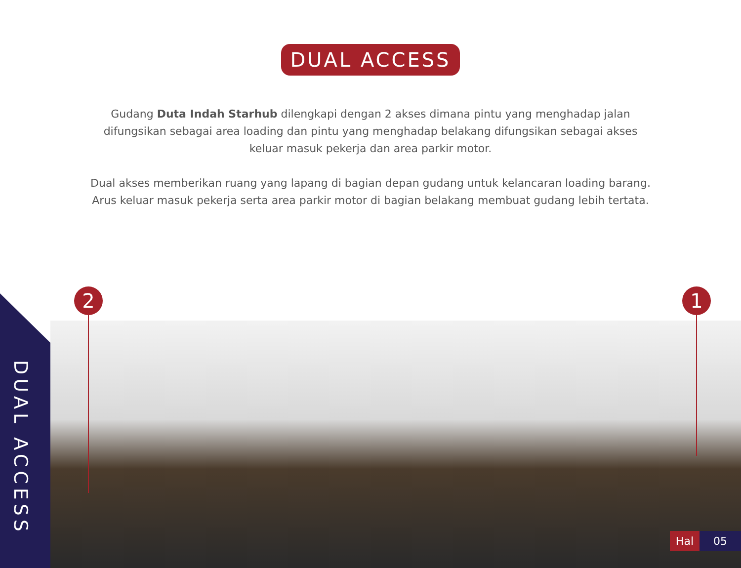DUAL ACCESS
Gudang Duta Indah Starhub dilengkapi dengan 2 akses dimana pintu yang menghadap jalan difungsikan sebagai area loading dan pintu yang menghadap belakang difungsikan sebagai akses keluar masuk pekerja dan area parkir motor.
Dual akses memberikan ruang yang lapang di bagian depan gudang untuk kelancaran loading barang. Arus keluar masuk pekerja serta area parkir motor di bagian belakang membuat gudang lebih tertata.
DUAL ACCESS
2 1
Hal 05